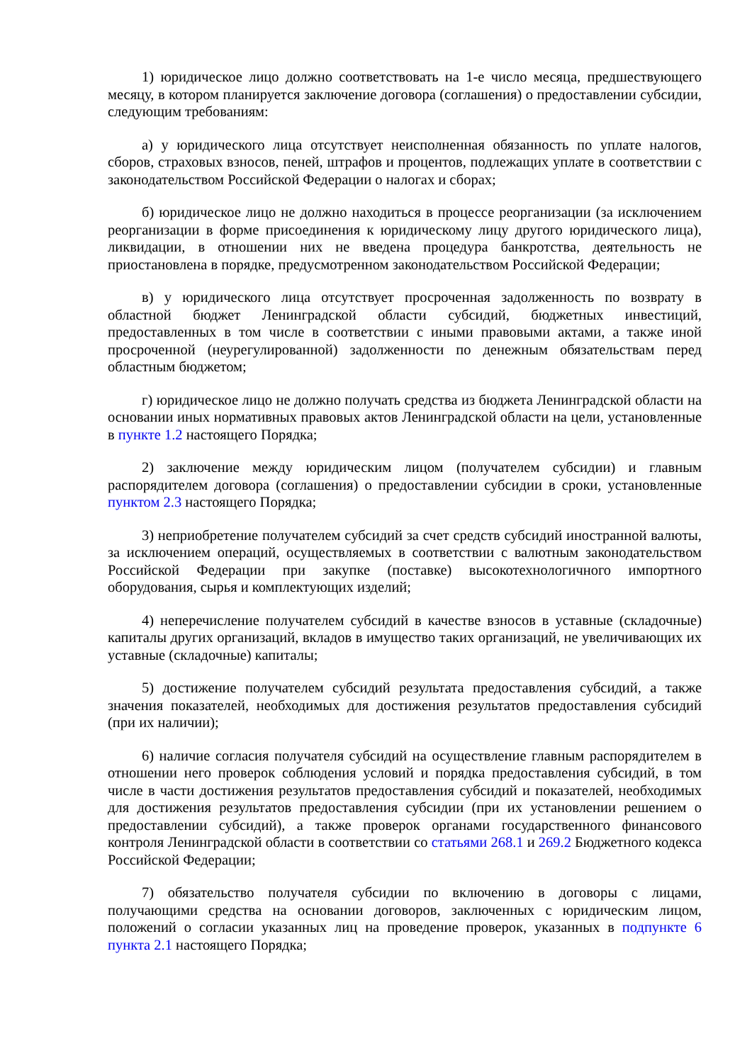1) юридическое лицо должно соответствовать на 1-е число месяца, предшествующего месяцу, в котором планируется заключение договора (соглашения) о предоставлении субсидии, следующим требованиям:
а) у юридического лица отсутствует неисполненная обязанность по уплате налогов, сборов, страховых взносов, пеней, штрафов и процентов, подлежащих уплате в соответствии с законодательством Российской Федерации о налогах и сборах;
б) юридическое лицо не должно находиться в процессе реорганизации (за исключением реорганизации в форме присоединения к юридическому лицу другого юридического лица), ликвидации, в отношении них не введена процедура банкротства, деятельность не приостановлена в порядке, предусмотренном законодательством Российской Федерации;
в) у юридического лица отсутствует просроченная задолженность по возврату в областной бюджет Ленинградской области субсидий, бюджетных инвестиций, предоставленных в том числе в соответствии с иными правовыми актами, а также иной просроченной (неурегулированной) задолженности по денежным обязательствам перед областным бюджетом;
г) юридическое лицо не должно получать средства из бюджета Ленинградской области на основании иных нормативных правовых актов Ленинградской области на цели, установленные в пункте 1.2 настоящего Порядка;
2) заключение между юридическим лицом (получателем субсидии) и главным распорядителем договора (соглашения) о предоставлении субсидии в сроки, установленные пунктом 2.3 настоящего Порядка;
3) неприобретение получателем субсидий за счет средств субсидий иностранной валюты, за исключением операций, осуществляемых в соответствии с валютным законодательством Российской Федерации при закупке (поставке) высокотехнологичного импортного оборудования, сырья и комплектующих изделий;
4) неперечисление получателем субсидий в качестве взносов в уставные (складочные) капиталы других организаций, вкладов в имущество таких организаций, не увеличивающих их уставные (складочные) капиталы;
5) достижение получателем субсидий результата предоставления субсидий, а также значения показателей, необходимых для достижения результатов предоставления субсидий (при их наличии);
6) наличие согласия получателя субсидий на осуществление главным распорядителем в отношении него проверок соблюдения условий и порядка предоставления субсидий, в том числе в части достижения результатов предоставления субсидий и показателей, необходимых для достижения результатов предоставления субсидии (при их установлении решением о предоставлении субсидий), а также проверок органами государственного финансового контроля Ленинградской области в соответствии со статьями 268.1 и 269.2 Бюджетного кодекса Российской Федерации;
7) обязательство получателя субсидии по включению в договоры с лицами, получающими средства на основании договоров, заключенных с юридическим лицом, положений о согласии указанных лиц на проведение проверок, указанных в подпункте 6 пункта 2.1 настоящего Порядка;